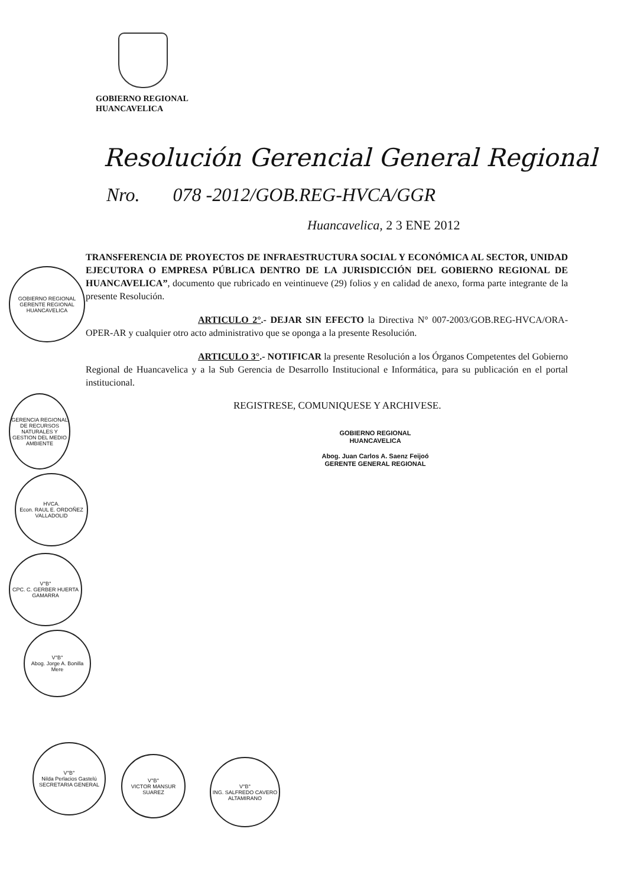GOBIERNO REGIONAL
HUANCAVELICA
Resolución Gerencial General Regional
Nro. 078 -2012/GOB.REG-HVCA/GGR
Huancavelica, 2 3 ENE 2012
TRANSFERENCIA DE PROYECTOS DE INFRAESTRUCTURA SOCIAL Y ECONÓMICA AL SECTOR, UNIDAD EJECUTORA O EMPRESA PÚBLICA DENTRO DE LA JURISDICCIÓN DEL GOBIERNO REGIONAL DE HUANCAVELICA”, documento que rubricado en veintinueve (29) folios y en calidad de anexo, forma parte integrante de la presente Resolución.
ARTICULO 2°.- DEJAR SIN EFECTO la Directiva N° 007-2003/GOB.REG-HVCA/ORA-OPER-AR y cualquier otro acto administrativo que se oponga a la presente Resolución.
ARTICULO 3°.- NOTIFICAR la presente Resolución a los Órganos Competentes del Gobierno Regional de Huancavelica y a la Sub Gerencia de Desarrollo Institucional e Informática, para su publicación en el portal institucional.
REGISTRESE, COMUNIQUESE Y ARCHIVESE.
GOBIERNO REGIONAL
HUANCAVELICA
Abog. Juan Carlos A. Saenz Feijoó
GERENTE GENERAL REGIONAL
GOBIERNO REGIONAL
GERENTE REGIONAL
HUANCAVELICA
GERENCIA REGIONAL DE RECURSOS NATURALES Y GESTION DEL MEDIO AMBIENTE
HVCA.
Econ. RAUL E. ORDOÑEZ VALLADOLID
V°B°
CPC. C. GERBER HUERTA GAMARRA
V°B°
Abog. Jorge A. Bonilla Mere
V°B°
Nilda Perlacios Gastelú
SECRETARIA GENERAL
V°B°
VICTOR MANSUR SUAREZ
V°B°
ING. SALFREDO CAVERO ALTAMIRANO